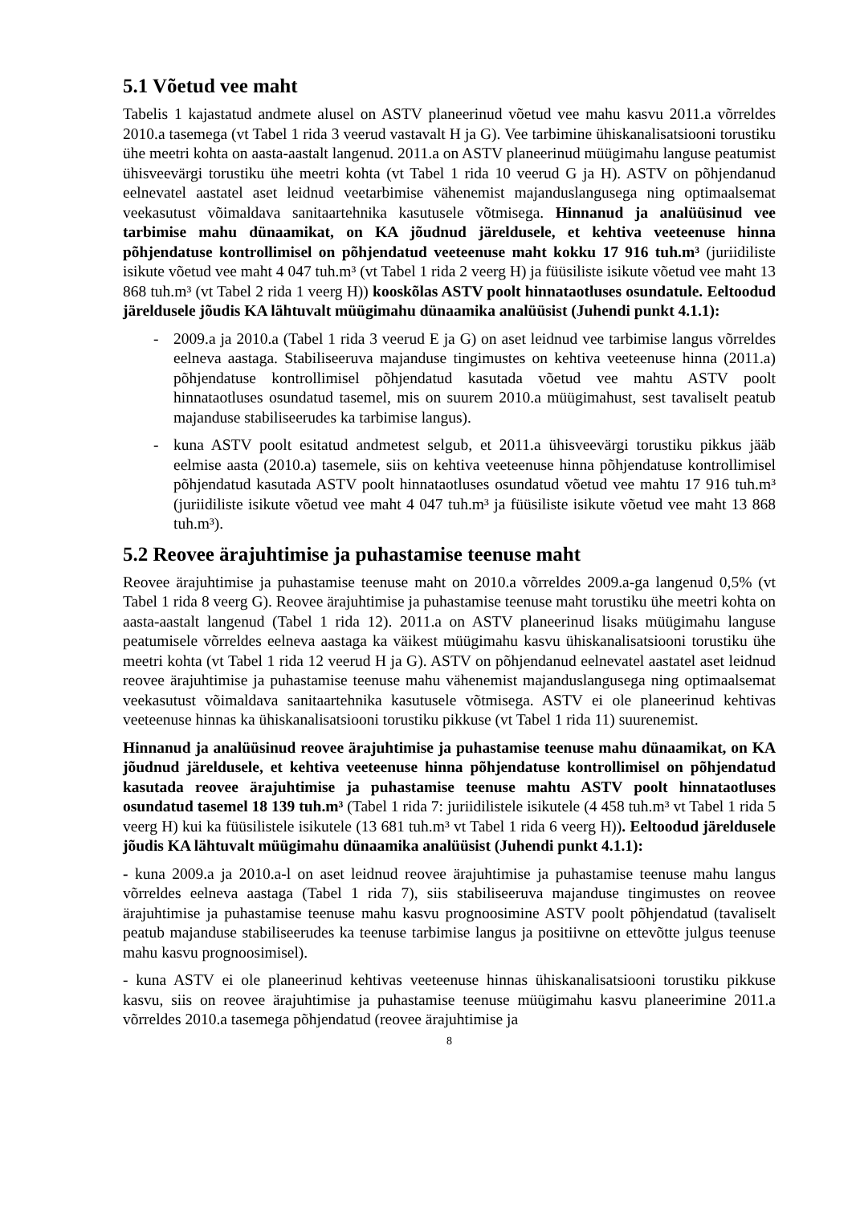5.1 Võetud vee maht
Tabelis 1 kajastatud andmete alusel on ASTV planeerinud võetud vee mahu kasvu 2011.a võrreldes 2010.a tasemega (vt Tabel 1 rida 3 veerud vastavalt H ja G). Vee tarbimine ühiskanalisatsiooni torustiku ühe meetri kohta on aasta-aastalt langenud. 2011.a on ASTV planeerinud müügimahu languse peatumist ühisveevärgi torustiku ühe meetri kohta (vt Tabel 1 rida 10 veerud G ja H). ASTV on põhjendanud eelnevatel aastatel aset leidnud veetarbimise vähenemist majanduslangusega ning optimaalsemat veekasutust võimaldava sanitaartehnika kasutusele võtmisega. Hinnanud ja analüüsinud vee tarbimise mahu dünaamikat, on KA jõudnud järeldusele, et kehtiva veeteenuse hinna põhjendatuse kontrollimisel on põhjendatud veeteenuse maht kokku 17 916 tuh.m³ (juriidiliste isikute võetud vee maht 4 047 tuh.m³ (vt Tabel 1 rida 2 veerg H) ja füüsiliste isikute võetud vee maht 13 868 tuh.m³ (vt Tabel 2 rida 1 veerg H)) kooskõlas ASTV poolt hinnataotluses osundatule. Eeltoodud järeldusele jõudis KA lähtuvalt müügimahu dünaamika analüüsist (Juhendi punkt 4.1.1):
- 2009.a ja 2010.a (Tabel 1 rida 3 veerud E ja G) on aset leidnud vee tarbimise langus võrreldes eelneva aastaga. Stabiliseeruva majanduse tingimustes on kehtiva veeteenuse hinna (2011.a) põhjendatuse kontrollimisel põhjendatud kasutada võetud vee mahtu ASTV poolt hinnataotluses osundatud tasemel, mis on suurem 2010.a müügimahust, sest tavaliselt peatub majanduse stabiliseerudes ka tarbimise langus).
- kuna ASTV poolt esitatud andmetest selgub, et 2011.a ühisveevärgi torustiku pikkus jääb eelmise aasta (2010.a) tasemele, siis on kehtiva veeteenuse hinna põhjendatuse kontrollimisel põhjendatud kasutada ASTV poolt hinnataotluses osundatud võetud vee mahtu 17 916 tuh.m³ (juriidiliste isikute võetud vee maht 4 047 tuh.m³ ja füüsiliste isikute võetud vee maht 13 868 tuh.m³).
5.2 Reovee ärajuhtimise ja puhastamise teenuse maht
Reovee ärajuhtimise ja puhastamise teenuse maht on 2010.a võrreldes 2009.a-ga langenud 0,5% (vt Tabel 1 rida 8 veerg G). Reovee ärajuhtimise ja puhastamise teenuse maht torustiku ühe meetri kohta on aasta-aastalt langenud (Tabel 1 rida 12). 2011.a on ASTV planeerinud lisaks müügimahu languse peatumisele võrreldes eelneva aastaga ka väikest müügimahu kasvu ühiskanalisatsiooni torustiku ühe meetri kohta (vt Tabel 1 rida 12 veerud H ja G). ASTV on põhjendanud eelnevatel aastatel aset leidnud reovee ärajuhtimise ja puhastamise teenuse mahu vähenemist majanduslangusega ning optimaalsemat veekasutust võimaldava sanitaartehnika kasutusele võtmisega. ASTV ei ole planeerinud kehtivas veeteenuse hinnas ka ühiskanalisatsiooni torustiku pikkuse (vt Tabel 1 rida 11) suurenemist.
Hinnanud ja analüüsinud reovee ärajuhtimise ja puhastamise teenuse mahu dünaamikat, on KA jõudnud järeldusele, et kehtiva veeteenuse hinna põhjendatuse kontrollimisel on põhjendatud kasutada reovee ärajuhtimise ja puhastamise teenuse mahtu ASTV poolt hinnataotluses osundatud tasemel 18 139 tuh.m³ (Tabel 1 rida 7: juriidilistele isikutele (4 458 tuh.m³ vt Tabel 1 rida 5 veerg H) kui ka füüsilistele isikutele (13 681 tuh.m³ vt Tabel 1 rida 6 veerg H)). Eeltoodud järeldusele jõudis KA lähtuvalt müügimahu dünaamika analüüsist (Juhendi punkt 4.1.1):
- kuna 2009.a ja 2010.a-l on aset leidnud reovee ärajuhtimise ja puhastamise teenuse mahu langus võrreldes eelneva aastaga (Tabel 1 rida 7), siis stabiliseeruva majanduse tingimustes on reovee ärajuhtimise ja puhastamise teenuse mahu kasvu prognoosimine ASTV poolt põhjendatud (tavaliselt peatub majanduse stabiliseerudes ka teenuse tarbimise langus ja positiivne on ettevõtte julgus teenuse mahu kasvu prognoosimisel).
- kuna ASTV ei ole planeerinud kehtivas veeteenuse hinnas ühiskanalisatsiooni torustiku pikkuse kasvu, siis on reovee ärajuhtimise ja puhastamise teenuse müügimahu kasvu planeerimine 2011.a võrreldes 2010.a tasemega põhjendatud (reovee ärajuhtimise ja
8